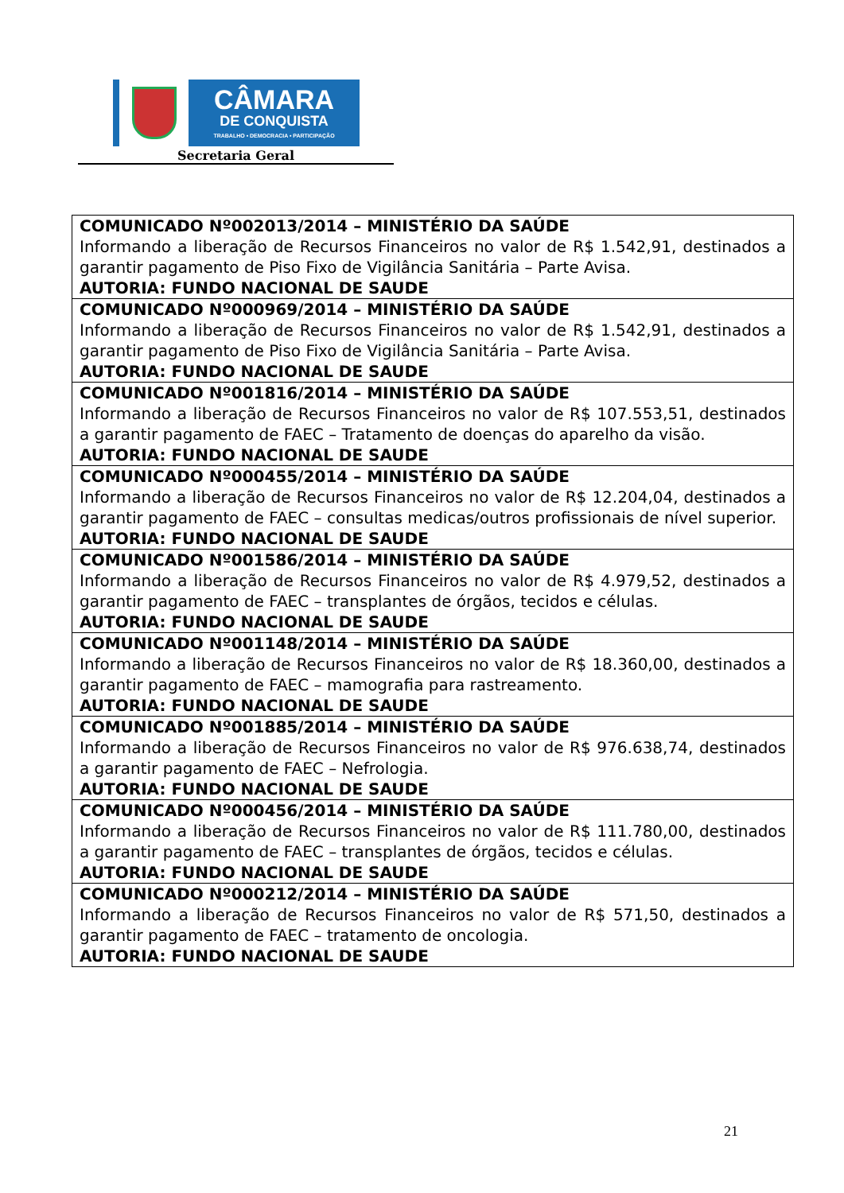CÂMARA
DE CONQUISTA
TRABALHO • DEMOCRACIA • PARTICIPAÇÃO
Secretaria Geral
| COMUNICADO Nº002013/2014 – MINISTÉRIO DA SAÚDE Informando a liberação de Recursos Financeiros no valor de R$ 1.542,91, destinados a garantir pagamento de Piso Fixo de Vigilância Sanitária – Parte Avisa. AUTORIA: FUNDO NACIONAL DE SAUDE |
| COMUNICADO Nº000969/2014 – MINISTÉRIO DA SAÚDE Informando a liberação de Recursos Financeiros no valor de R$ 1.542,91, destinados a garantir pagamento de Piso Fixo de Vigilância Sanitária – Parte Avisa. AUTORIA: FUNDO NACIONAL DE SAUDE |
| COMUNICADO Nº001816/2014 – MINISTÉRIO DA SAÚDE Informando a liberação de Recursos Financeiros no valor de R$ 107.553,51, destinados a garantir pagamento de FAEC – Tratamento de doenças do aparelho da visão. AUTORIA: FUNDO NACIONAL DE SAUDE |
| COMUNICADO Nº000455/2014 – MINISTÉRIO DA SAÚDE Informando a liberação de Recursos Financeiros no valor de R$ 12.204,04, destinados a garantir pagamento de FAEC – consultas medicas/outros profissionais de nível superior. AUTORIA: FUNDO NACIONAL DE SAUDE |
| COMUNICADO Nº001586/2014 – MINISTÉRIO DA SAÚDE Informando a liberação de Recursos Financeiros no valor de R$ 4.979,52, destinados a garantir pagamento de FAEC – transplantes de órgãos, tecidos e células. AUTORIA: FUNDO NACIONAL DE SAUDE |
| COMUNICADO Nº001148/2014 – MINISTÉRIO DA SAÚDE Informando a liberação de Recursos Financeiros no valor de R$ 18.360,00, destinados a garantir pagamento de FAEC – mamografia para rastreamento. AUTORIA: FUNDO NACIONAL DE SAUDE |
| COMUNICADO Nº001885/2014 – MINISTÉRIO DA SAÚDE Informando a liberação de Recursos Financeiros no valor de R$ 976.638,74, destinados a garantir pagamento de FAEC – Nefrologia. AUTORIA: FUNDO NACIONAL DE SAUDE |
| COMUNICADO Nº000456/2014 – MINISTÉRIO DA SAÚDE Informando a liberação de Recursos Financeiros no valor de R$ 111.780,00, destinados a garantir pagamento de FAEC – transplantes de órgãos, tecidos e células. AUTORIA: FUNDO NACIONAL DE SAUDE |
| COMUNICADO Nº000212/2014 – MINISTÉRIO DA SAÚDE Informando a liberação de Recursos Financeiros no valor de R$ 571,50, destinados a garantir pagamento de FAEC – tratamento de oncologia. AUTORIA: FUNDO NACIONAL DE SAUDE |
21